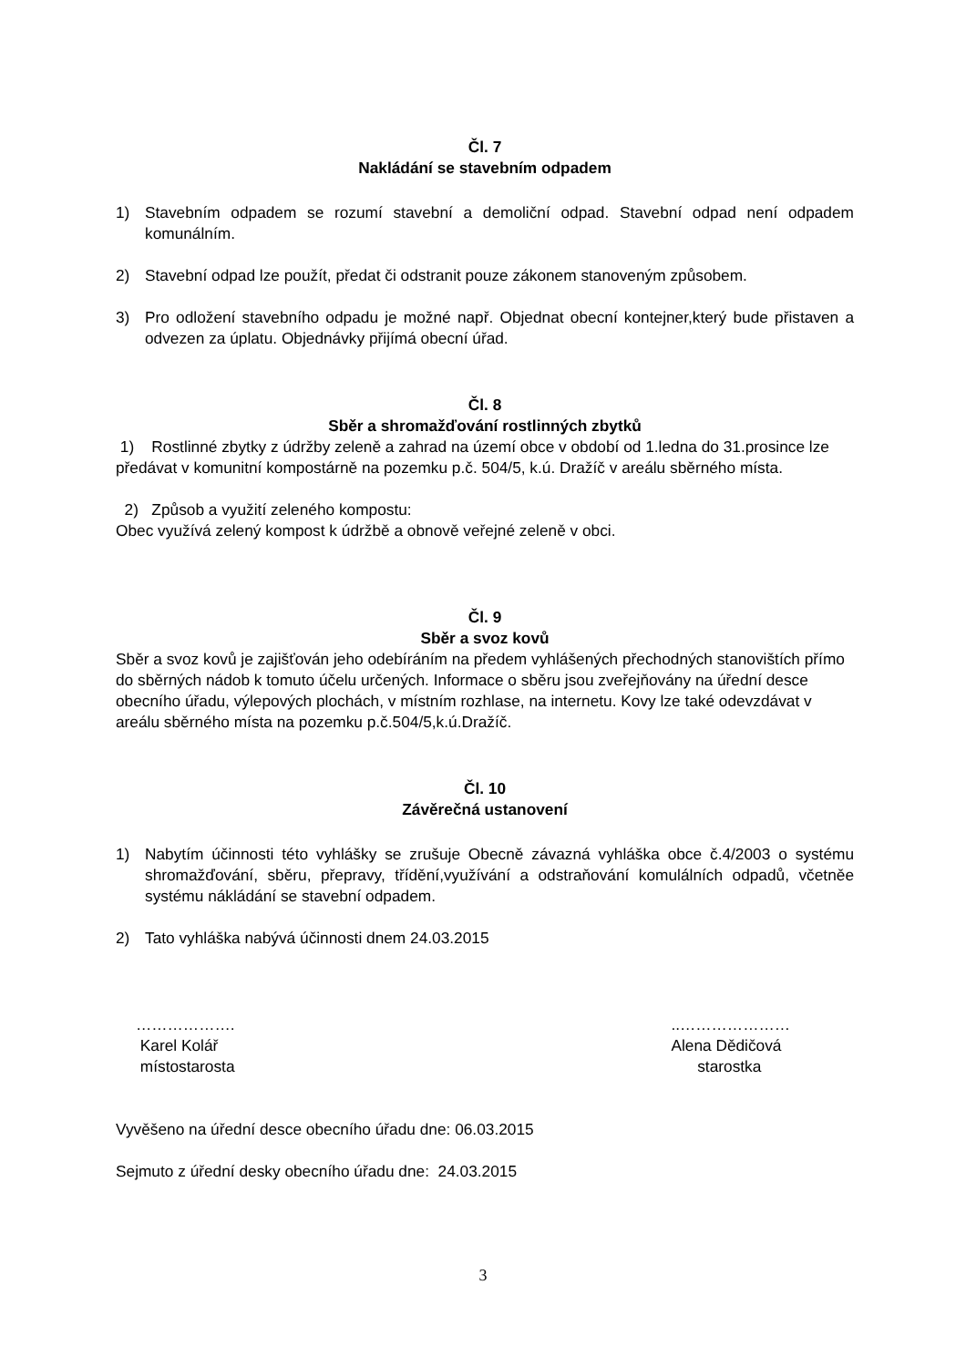Čl. 7
Nakládání se stavebním odpadem
1) Stavebním odpadem se rozumí stavební a demoliční odpad. Stavební odpad není odpadem komunálním.
2) Stavební odpad lze použít, předat či odstranit pouze zákonem stanoveným způsobem.
3) Pro odložení stavebního odpadu je možné např. Objednat obecní kontejner,který bude přistaven a odvezen za úplatu. Objednávky přijímá obecní úřad.
Čl. 8
Sběr a shromažďování rostlinných zbytků
1) Rostlinné zbytky z údržby zeleně a zahrad na území obce v období od 1.ledna do 31.prosince lze předávat v komunitní kompostárně na pozemku p.č. 504/5, k.ú. Dražíč v areálu sběrného místa.
2) Způsob a využití zeleného kompostu:
Obec využívá zelený kompost k údržbě a obnově veřejné zeleně v obci.
Čl. 9
Sběr a svoz kovů
Sběr a svoz kovů je zajišťován jeho odebíráním na předem vyhlášených přechodných stanovištích přímo do sběrných nádob k tomuto účelu určených. Informace o sběru jsou zveřejňovány na úřední desce obecního úřadu, výlepových plochách, v místním rozhlase, na internetu. Kovy lze také odevzdávat v areálu sběrného místa na pozemku p.č.504/5,k.ú.Dražíč.
Čl. 10
Závěrečná ustanovení
1) Nabytím účinnosti této vyhlášky se zrušuje Obecně závazná vyhláška obce č.4/2003 o systému shromažďování, sběru, přepravy, třídění,využívání a odstraňování komulálních odpadů, včetněe systému nákládání se stavební odpadem.
2) Tato vyhláška nabývá účinnosti dnem 24.03.2015
……………….
Karel Kolář
místostarosta
..…………………
Alena Dědičová
starostka
Vyvěšeno na úřední desce obecního úřadu dne: 06.03.2015
Sejmuto z úřední desky obecního úřadu dne: 24.03.2015
3